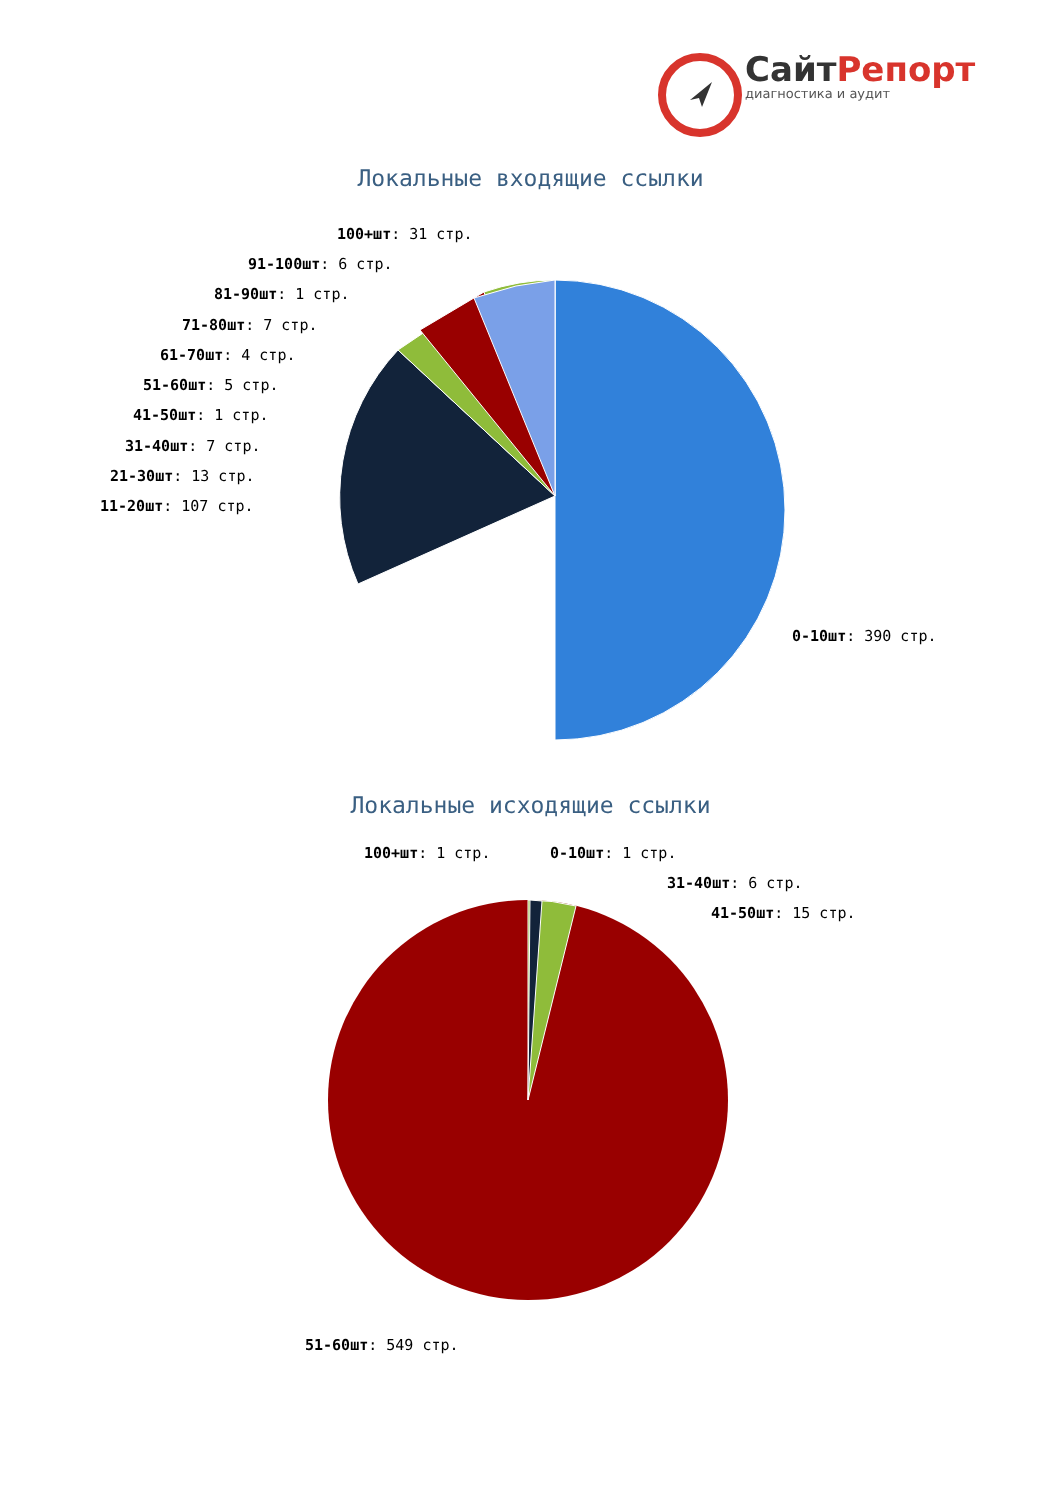СайтРепорт
диагностика и аудит
Локальные входящие ссылки
100+шт: 31 стр.
91-100шт: 6 стр.
81-90шт: 1 стр.
71-80шт: 7 стр.
61-70шт: 4 стр.
51-60шт: 5 стр.
41-50шт: 1 стр.
31-40шт: 7 стр.
21-30шт: 13 стр.
11-20шт: 107 стр.
0-10шт: 390 стр.
Локальные исходящие ссылки
100+шт: 1 стр. 0-10шт: 1 стр.
31-40шт: 6 стр.
41-50шт: 15 стр.
51-60шт: 549 стр.